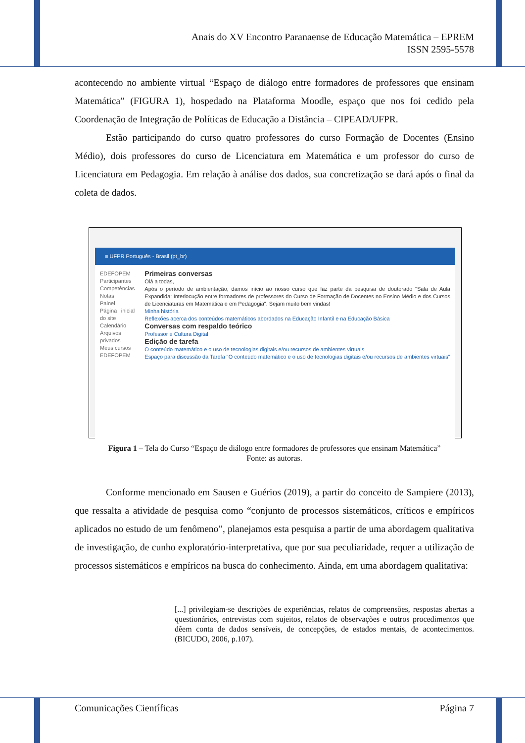Anais do XV Encontro Paranaense de Educação Matemática – EPREM
ISSN 2595-5578
acontecendo no ambiente virtual “Espaço de diálogo entre formadores de professores que ensinam Matemática” (FIGURA 1), hospedado na Plataforma Moodle, espaço que nos foi cedido pela Coordenação de Integração de Políticas de Educação a Distância – CIPEAD/UFPR.
Estão participando do curso quatro professores do curso Formação de Docentes (Ensino Médio), dois professores do curso de Licenciatura em Matemática e um professor do curso de Licenciatura em Pedagogia. Em relação à análise dos dados, sua concretização se dará após o final da coleta de dados.
≡ UFPR Português - Brasil (pt_br)
EDEFOPEM
Participantes
Competências
Notas
Painel
Página inicial do site
Calendário
Arquivos privados
Meus cursos
EDEFOPEM
Primeiras conversas
Olá a todas,
Após o período de ambientação, damos início ao nosso curso que faz parte da pesquisa de doutorado "Sala de Aula Expandida: Interlocução entre formadores de professores do Curso de Formação de Docentes no Ensino Médio e dos Cursos de Licenciaturas em Matemática e em Pedagogia". Sejam muito bem vindas!
Minha história
Reflexões acerca dos conteúdos matemáticos abordados na Educação Infantil e na Educação Básica
Conversas com respaldo teórico
Professor e Cultura Digital
Edição de tarefa
O conteúdo matemático e o uso de tecnologias digitais e/ou recursos de ambientes virtuais
Espaço para discussão da Tarefa "O conteúdo matemático e o uso de tecnologias digitais e/ou recursos de ambientes virtuais"
Figura 1 – Tela do Curso “Espaço de diálogo entre formadores de professores que ensinam Matemática”
Fonte: as autoras.
Conforme mencionado em Sausen e Guérios (2019), a partir do conceito de Sampiere (2013), que ressalta a atividade de pesquisa como “conjunto de processos sistemáticos, críticos e empíricos aplicados no estudo de um fenômeno”, planejamos esta pesquisa a partir de uma abordagem qualitativa de investigação, de cunho exploratório-interpretativa, que por sua peculiaridade, requer a utilização de processos sistemáticos e empíricos na busca do conhecimento. Ainda, em uma abordagem qualitativa:
[...] privilegiam-se descrições de experiências, relatos de compreensões, respostas abertas a questionários, entrevistas com sujeitos, relatos de observações e outros procedimentos que dêem conta de dados sensíveis, de concepções, de estados mentais, de acontecimentos. (BICUDO, 2006, p.107).
Comunicações Científicas Página 7